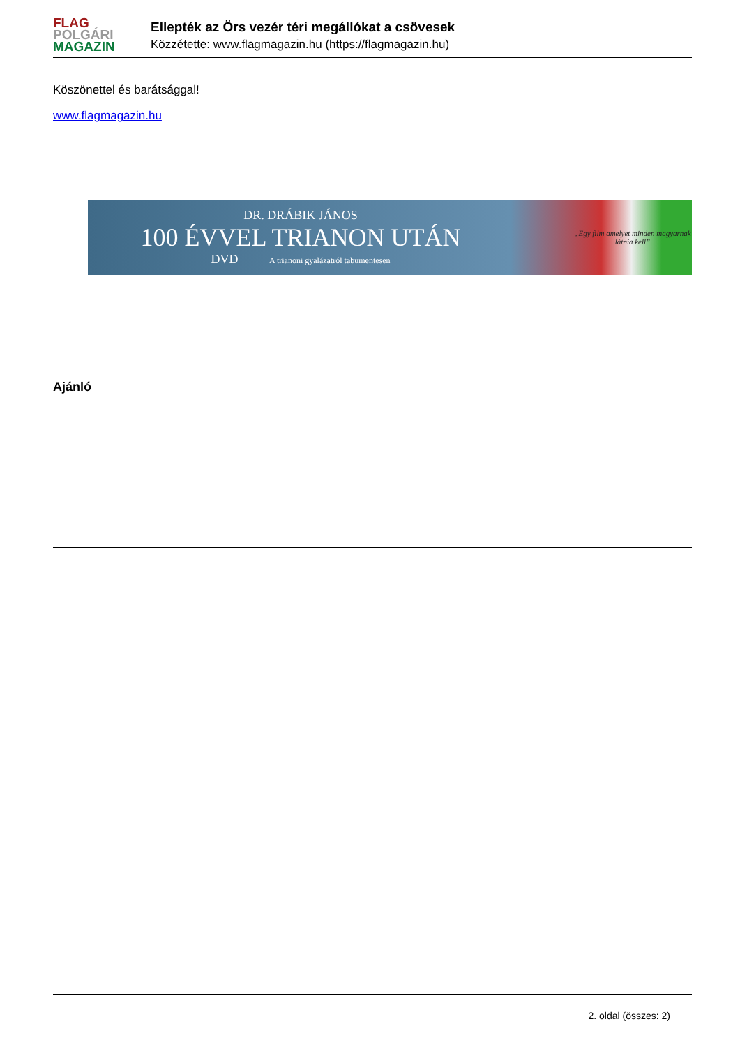FLAG
POLGÁRI
MAGAZIN
Ellepték az Örs vezér téri megállókat a csövesek
Közzétette: www.flagmagazin.hu (https://flagmagazin.hu)
Köszönettel és barátsággal!
www.flagmagazin.hu
DR. DRÁBIK JÁNOS
100 ÉVVEL TRIANON UTÁN
DVD A trianoni gyalázatról tabumentesen
„Egy film amelyet minden magyarnak látnia kell”
Ajánló
2. oldal (összes: 2)